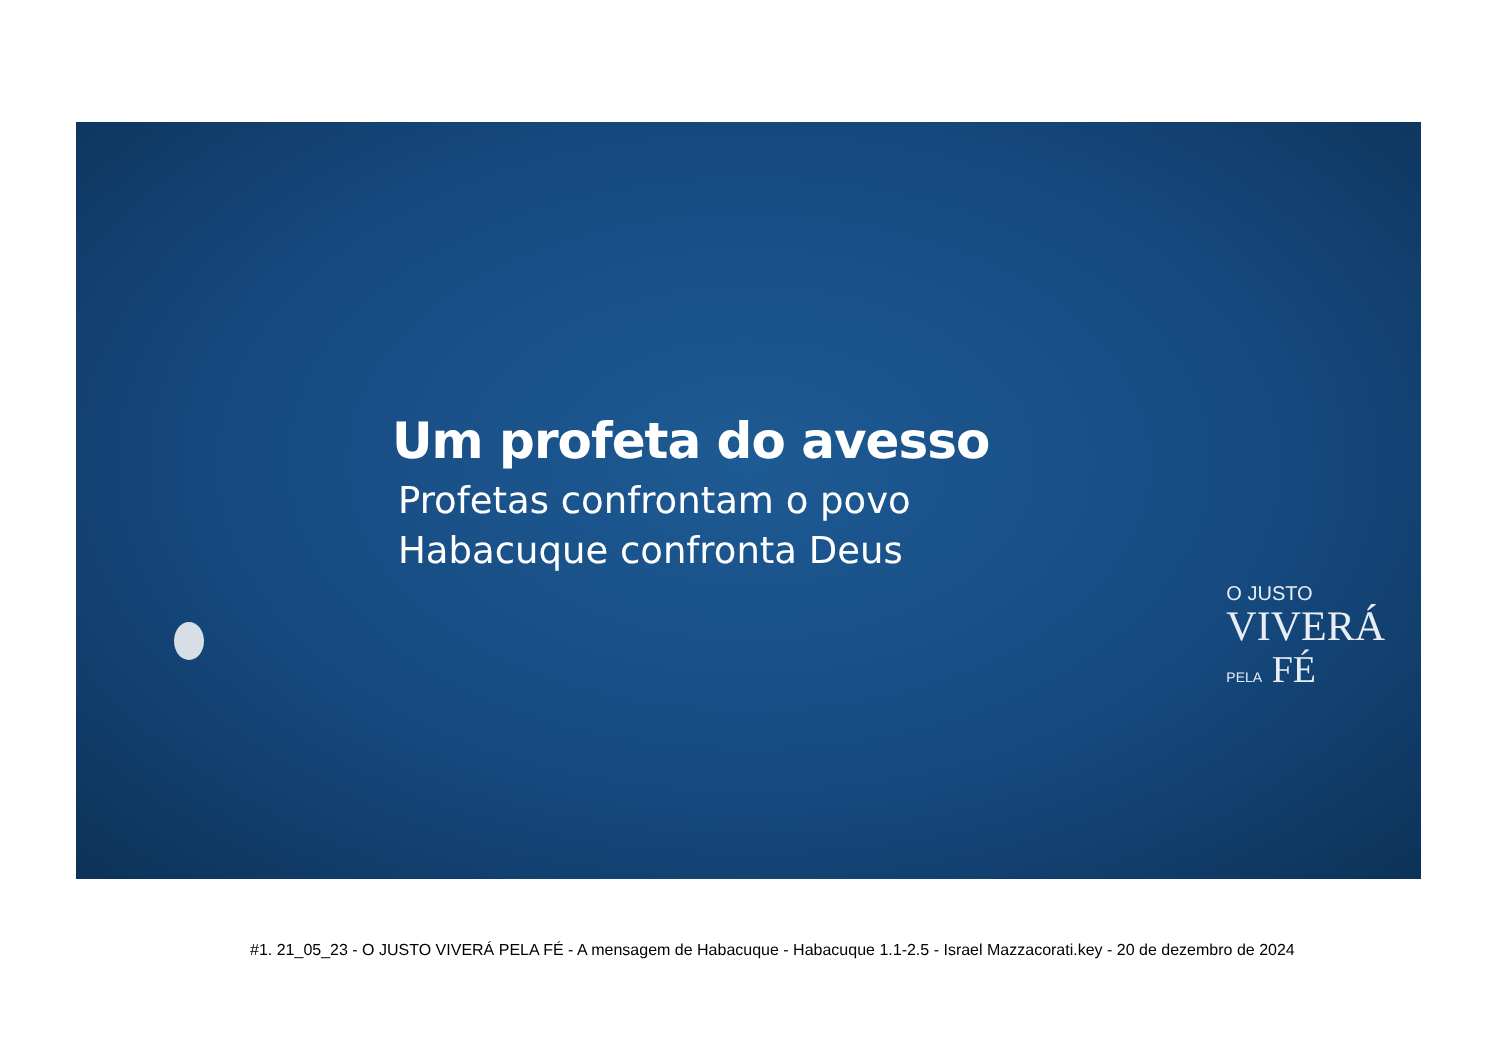Um profeta do avesso
Profetas confrontam o povo
Habacuque confronta Deus
O JUSTO
VIVERÁ
PELA FÉ
#1. 21_05_23 - O JUSTO VIVERÁ PELA FÉ - A mensagem de Habacuque - Habacuque 1.1-2.5 - Israel Mazzacorati.key - 20 de dezembro de 2024